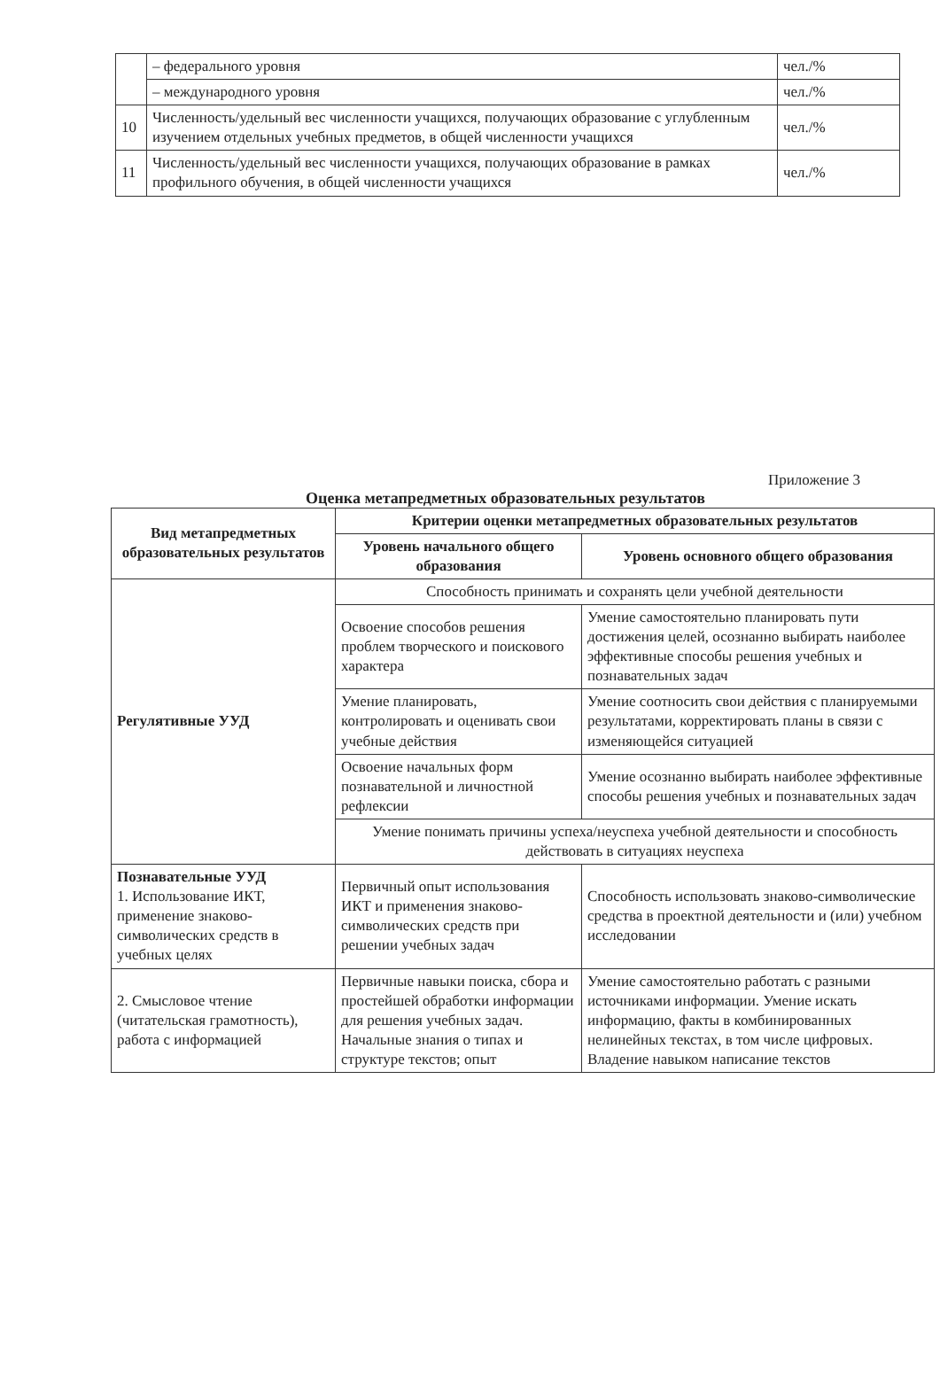| | – федерального уровня | чел./% |
| | – международного уровня | чел./% |
| 10 | Численность/удельный вес численности учащихся, получающих образование с углубленным изучением отдельных учебных предметов, в общей численности учащихся | чел./% |
| 11 | Численность/удельный вес численности учащихся, получающих образование в рамках профильного обучения, в общей численности учащихся | чел./% |
Приложение 3
Оценка метапредметных образовательных результатов
| Вид метапредметных образовательных результатов | Критерии оценки метапредметных образовательных результатов | |
| --- | --- | --- |
| | Уровень начального общего образования | Уровень основного общего образования |
| Регулятивные УУД | Способность принимать и сохранять цели учебной деятельности | |
| | Освоение способов решения проблем творческого и поискового характера | Умение самостоятельно планировать пути достижения целей, осознанно выбирать наиболее эффективные способы решения учебных и познавательных задач |
| | Умение планировать, контролировать и оценивать свои учебные действия | Умение соотносить свои действия с планируемыми результатами, корректировать планы в связи с изменяющейся ситуацией |
| | Освоение начальных форм познавательной и личностной рефлексии | Умение осознанно выбирать наиболее эффективные способы решения учебных и познавательных задач |
| | Умение понимать причины успеха/неуспеха учебной деятельности и способность действовать в ситуациях неуспеха | |
| Познавательные УУД 1. Использование ИКТ, применение знаково-символических средств в учебных целях | Первичный опыт использования ИКТ и применения знаково-символических средств при решении учебных задач | Способность использовать знаково-символические средства в проектной деятельности и (или) учебном исследовании |
| 2. Смысловое чтение (читательская грамотность), работа с информацией | Первичные навыки поиска, сбора и простейшей обработки информации для решения учебных задач. Начальные знания о типах и структуре текстов; опыт | Умение самостоятельно работать с разными источниками информации. Умение искать информацию, факты в комбинированных нелинейных текстах, в том числе цифровых. Владение навыком написание текстов |